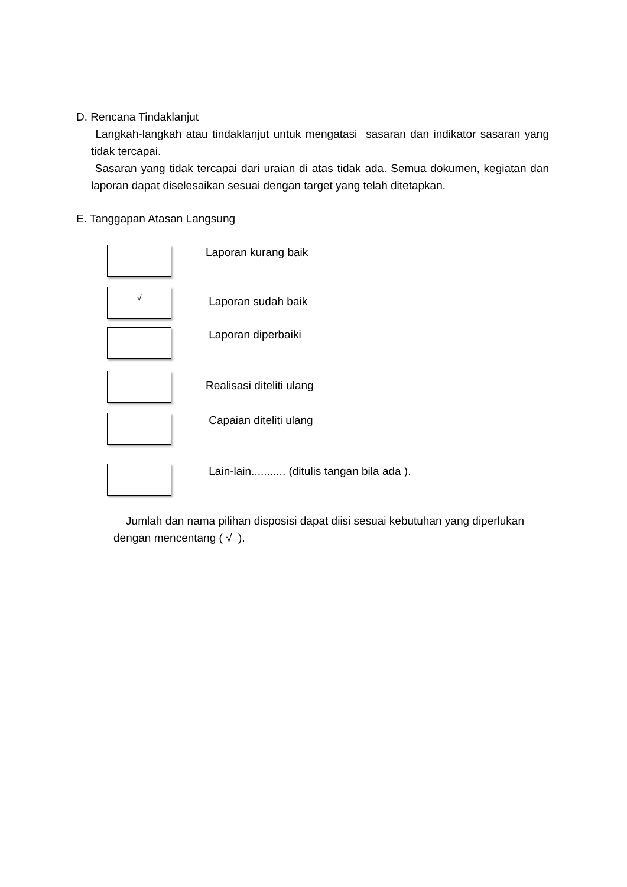D. Rencana Tindaklanjut
Langkah-langkah atau tindaklanjut untuk mengatasi sasaran dan indikator sasaran yang tidak tercapai.
Sasaran yang tidak tercapai dari uraian di atas tidak ada. Semua dokumen, kegiatan dan laporan dapat diselesaikan sesuai dengan target yang telah ditetapkan.
E. Tanggapan Atasan Langsung
Laporan kurang baik
√
Laporan sudah baik
Laporan diperbaiki
Realisasi diteliti ulang
Capaian diteliti ulang
Lain-lain........... (ditulis tangan bila ada ).
Jumlah dan nama pilihan disposisi dapat diisi sesuai kebutuhan yang diperlukan dengan mencentang ( √ ).